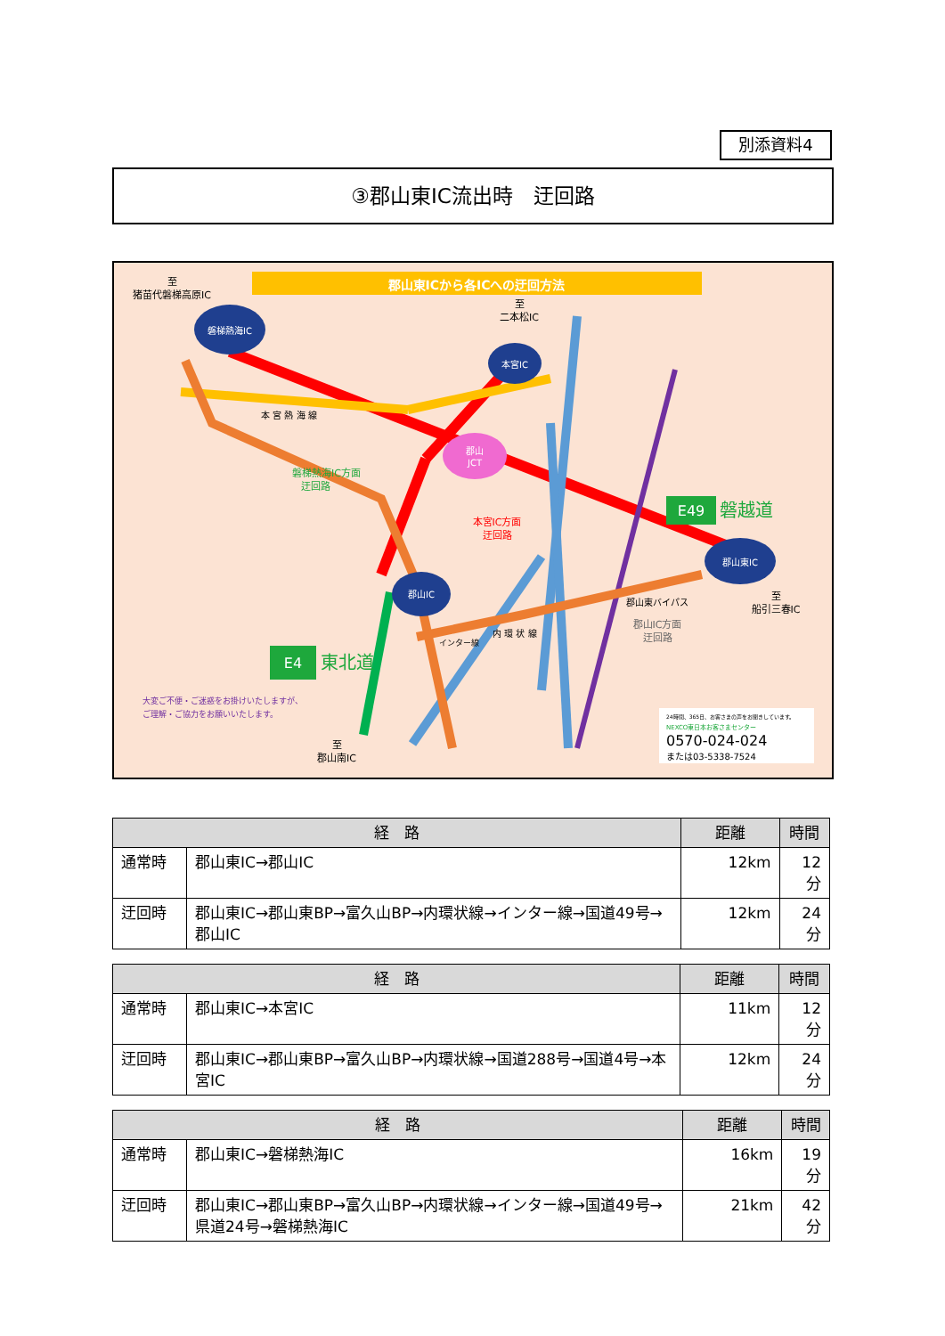別添資料4
③郡山東IC流出時　迂回路
郡山東ICから各ICへの迂回方法
磐梯熱海IC
本宮IC
郡山
JCT
郡山IC
郡山東IC
E49
磐越道
E4
東北道
至
猪苗代磐梯高原IC
至
二本松IC
至
船引三春IC
至
郡山南IC
本 宮 熱 海 線
磐梯熱海IC方面
迂回路
本宮IC方面
迂回路
郡山東バイパス
郡山IC方面
迂回路
内 環 状 線
インター線
大変ご不便・ご迷惑をお掛けいたしますが、
ご理解・ご協力をお願いいたします。
24時間、365日、お客さまの声をお聞きしています。
NEXCO東日本お客さまセンター
0570-024-024
または03-5338-7524
| 経 路 | | 距離 | 時間 |
| --- | --- | --- | --- |
| 通常時 | 郡山東IC→郡山IC | 12km | 12分 |
| 迂回時 | 郡山東IC→郡山東BP→富久山BP→内環状線→インター線→国道49号→郡山IC | 12km | 24分 |
| 経 路 | | 距離 | 時間 |
| --- | --- | --- | --- |
| 通常時 | 郡山東IC→本宮IC | 11km | 12分 |
| 迂回時 | 郡山東IC→郡山東BP→富久山BP→内環状線→国道288号→国道4号→本宮IC | 12km | 24分 |
| 経 路 | | 距離 | 時間 |
| --- | --- | --- | --- |
| 通常時 | 郡山東IC→磐梯熱海IC | 16km | 19分 |
| 迂回時 | 郡山東IC→郡山東BP→富久山BP→内環状線→インター線→国道49号→県道24号→磐梯熱海IC | 21km | 42分 |